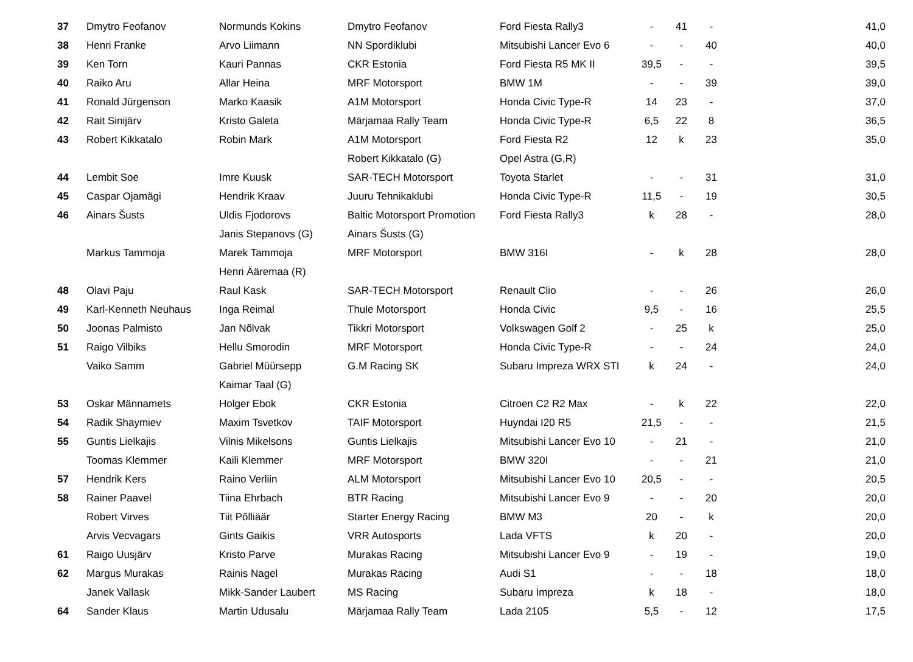| 37 | Dmytro Feofanov | Normunds Kokins | Dmytro Feofanov | Ford Fiesta Rally3 | - | 41 | - | 41,0 |
| 38 | Henri Franke | Arvo Liimann | NN Spordiklubi | Mitsubishi Lancer Evo 6 | - | - | 40 | 40,0 |
| 39 | Ken Torn | Kauri Pannas | CKR Estonia | Ford Fiesta R5 MK II | 39,5 | - | - | 39,5 |
| 40 | Raiko Aru | Allar Heina | MRF Motorsport | BMW 1M | - | - | 39 | 39,0 |
| 41 | Ronald Jürgenson | Marko Kaasik | A1M Motorsport | Honda Civic Type-R | 14 | 23 | - | 37,0 |
| 42 | Rait Sinijärv | Kristo Galeta | Märjamaa Rally Team | Honda Civic Type-R | 6,5 | 22 | 8 | 36,5 |
| 43 | Robert Kikkatalo | Robin Mark | A1M Motorsport | Ford Fiesta R2 | 12 | k | 23 | 35,0 |
| | | | Robert Kikkatalo (G) | Opel Astra (G,R) | | | | |
| 44 | Lembit Soe | Imre Kuusk | SAR-TECH Motorsport | Toyota Starlet | - | - | 31 | 31,0 |
| 45 | Caspar Ojamägi | Hendrik Kraav | Juuru Tehnikaklubi | Honda Civic Type-R | 11,5 | - | 19 | 30,5 |
| 46 | Ainars Šusts | Uldis Fjodorovs | Baltic Motorsport Promotion | Ford Fiesta Rally3 | k | 28 | - | 28,0 |
| | | Janis Stepanovs (G) | Ainars Šusts (G) | | | | | |
| | Markus Tammoja | Marek Tammoja | MRF Motorsport | BMW 316I | - | k | 28 | 28,0 |
| | | Henri Ääremaa (R) | | | | | | |
| 48 | Olavi Paju | Raul Kask | SAR-TECH Motorsport | Renault Clio | - | - | 26 | 26,0 |
| 49 | Karl-Kenneth Neuhaus | Inga Reimal | Thule Motorsport | Honda Civic | 9,5 | - | 16 | 25,5 |
| 50 | Joonas Palmisto | Jan Nõlvak | Tikkri Motorsport | Volkswagen Golf 2 | - | 25 | k | 25,0 |
| 51 | Raigo Vilbiks | Hellu Smorodin | MRF Motorsport | Honda Civic Type-R | - | - | 24 | 24,0 |
| | Vaiko Samm | Gabriel Müürsepp | G.M Racing SK | Subaru Impreza WRX STI | k | 24 | - | 24,0 |
| | | Kaimar Taal (G) | | | | | | |
| 53 | Oskar Männamets | Holger Ebok | CKR Estonia | Citroen C2 R2 Max | - | k | 22 | 22,0 |
| 54 | Radik Shaymiev | Maxim Tsvetkov | TAIF Motorsport | Huyndai I20 R5 | 21,5 | - | - | 21,5 |
| 55 | Guntis Lielkajis | Vilnis Mikelsons | Guntis Lielkajis | Mitsubishi Lancer Evo 10 | - | 21 | - | 21,0 |
| | Toomas Klemmer | Kaili Klemmer | MRF Motorsport | BMW 320I | - | - | 21 | 21,0 |
| 57 | Hendrik Kers | Raino Verliin | ALM Motorsport | Mitsubishi Lancer Evo 10 | 20,5 | - | - | 20,5 |
| 58 | Rainer Paavel | Tiina Ehrbach | BTR Racing | Mitsubishi Lancer Evo 9 | - | - | 20 | 20,0 |
| | Robert Virves | Tiit Põlliäär | Starter Energy Racing | BMW M3 | 20 | - | k | 20,0 |
| | Arvis Vecvagars | Gints Gaikis | VRR Autosports | Lada VFTS | k | 20 | - | 20,0 |
| 61 | Raigo Uusjärv | Kristo Parve | Murakas Racing | Mitsubishi Lancer Evo 9 | - | 19 | - | 19,0 |
| 62 | Margus Murakas | Rainis Nagel | Murakas Racing | Audi S1 | - | - | 18 | 18,0 |
| | Janek Vallask | Mikk-Sander Laubert | MS Racing | Subaru Impreza | k | 18 | - | 18,0 |
| 64 | Sander Klaus | Martin Udusalu | Märjamaa Rally Team | Lada 2105 | 5,5 | - | 12 | 17,5 |